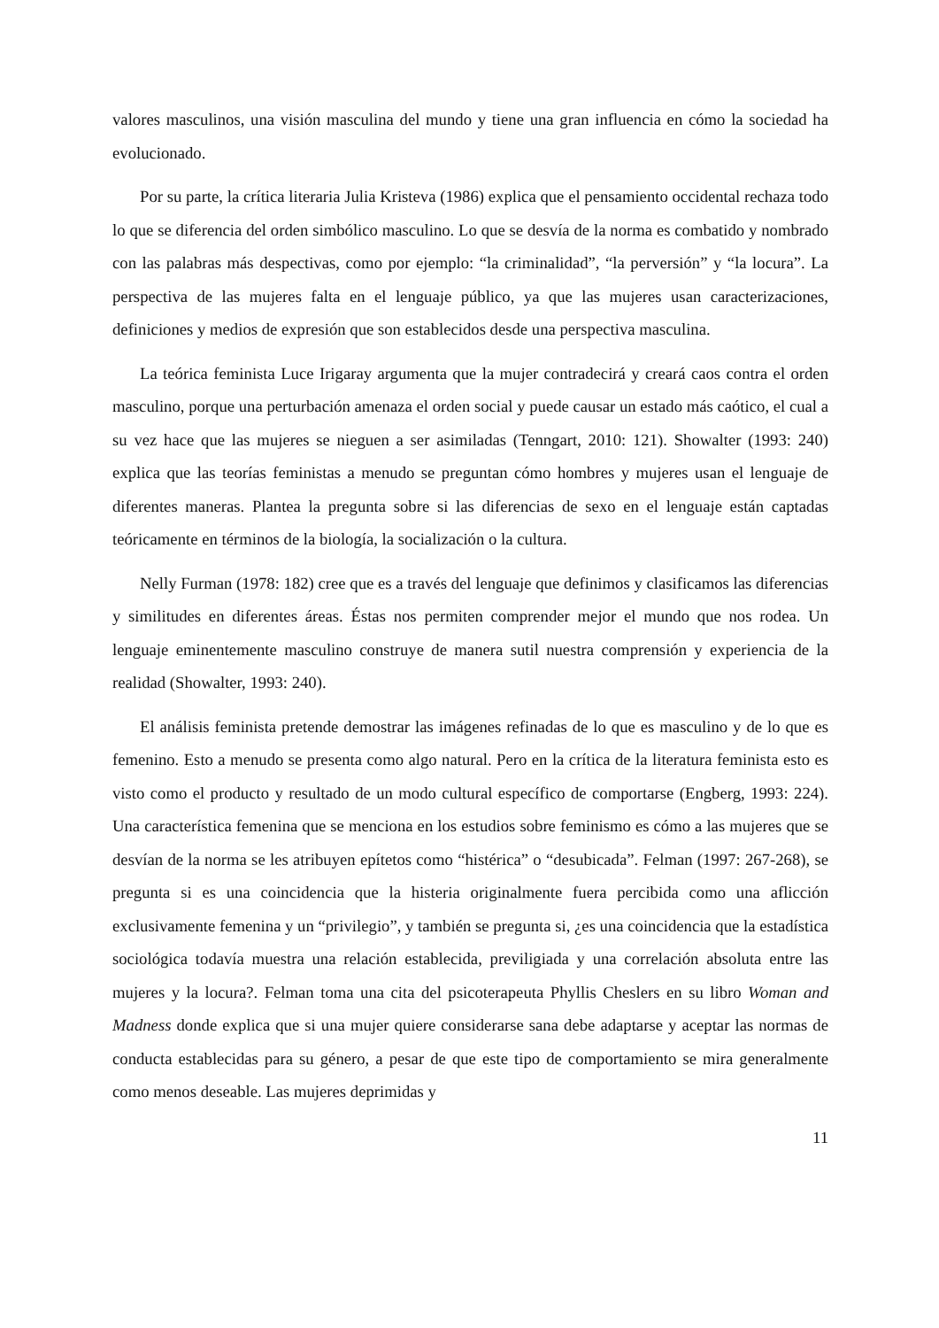valores masculinos, una visión masculina del mundo y tiene una gran influencia en cómo la sociedad ha evolucionado.
Por su parte, la crítica literaria Julia Kristeva (1986) explica que el pensamiento occidental rechaza todo lo que se diferencia del orden simbólico masculino. Lo que se desvía de la norma es combatido y nombrado con las palabras más despectivas, como por ejemplo: “la criminalidad”, “la perversión” y “la locura”. La perspectiva de las mujeres falta en el lenguaje público, ya que las mujeres usan caracterizaciones, definiciones y medios de expresión que son establecidos desde una perspectiva masculina.
La teórica feminista Luce Irigaray argumenta que la mujer contradecirá y creará caos contra el orden masculino, porque una perturbación amenaza el orden social y puede causar un estado más caótico, el cual a su vez hace que las mujeres se nieguen a ser asimiladas (Tenngart, 2010: 121). Showalter (1993: 240) explica que las teorías feministas a menudo se preguntan cómo hombres y mujeres usan el lenguaje de diferentes maneras. Plantea la pregunta sobre si las diferencias de sexo en el lenguaje están captadas teóricamente en términos de la biología, la socialización o la cultura.
Nelly Furman (1978: 182) cree que es a través del lenguaje que definimos y clasificamos las diferencias y similitudes en diferentes áreas. Éstas nos permiten comprender mejor el mundo que nos rodea. Un lenguaje eminentemente masculino construye de manera sutil nuestra comprensión y experiencia de la realidad (Showalter, 1993: 240).
El análisis feminista pretende demostrar las imágenes refinadas de lo que es masculino y de lo que es femenino. Esto a menudo se presenta como algo natural. Pero en la crítica de la literatura feminista esto es visto como el producto y resultado de un modo cultural específico de comportarse (Engberg, 1993: 224). Una característica femenina que se menciona en los estudios sobre feminismo es cómo a las mujeres que se desvían de la norma se les atribuyen epítetos como “histérica” o “desubicada”. Felman (1997: 267-268), se pregunta si es una coincidencia que la histeria originalmente fuera percibida como una aflicción exclusivamente femenina y un “privilegio”, y también se pregunta si, ¿es una coincidencia que la estadística sociológica todavía muestra una relación establecida, previligiada y una correlación absoluta entre las mujeres y la locura?. Felman toma una cita del psicoterapeuta Phyllis Cheslers en su libro Woman and Madness donde explica que si una mujer quiere considerarse sana debe adaptarse y aceptar las normas de conducta establecidas para su género, a pesar de que este tipo de comportamiento se mira generalmente como menos deseable. Las mujeres deprimidas y
11